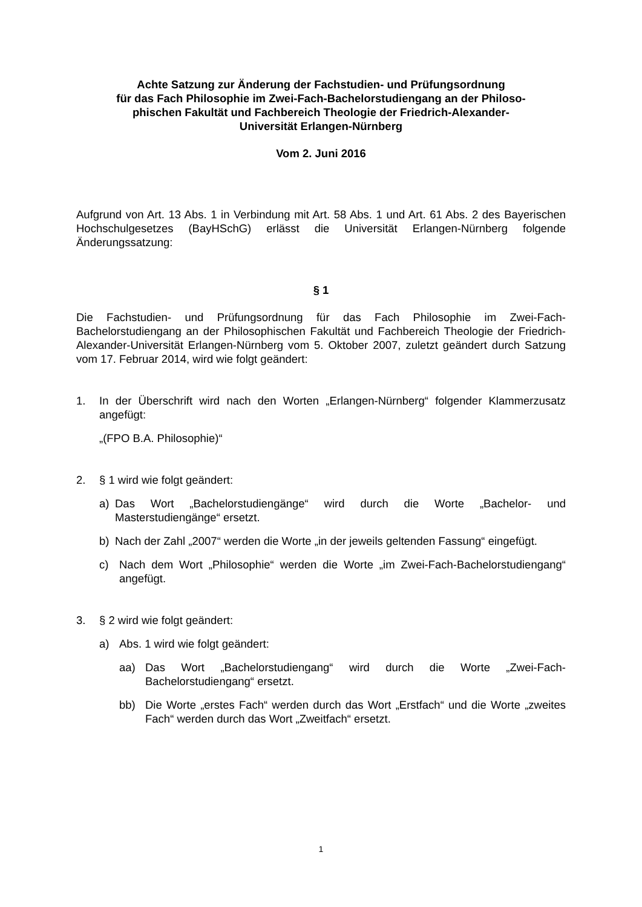Achte Satzung zur Änderung der Fachstudien- und Prüfungsordnung
für das Fach Philosophie im Zwei-Fach-Bachelorstudiengang an der Philoso-
phischen Fakultät und Fachbereich Theologie der Friedrich-Alexander-
Universität Erlangen-Nürnberg
Vom 2. Juni 2016
Aufgrund von Art. 13 Abs. 1 in Verbindung mit Art. 58 Abs. 1 und Art. 61 Abs. 2 des Bayerischen Hochschulgesetzes (BayHSchG) erlässt die Universität Erlangen-Nürnberg folgende Änderungssatzung:
§ 1
Die Fachstudien- und Prüfungsordnung für das Fach Philosophie im Zwei-Fach-Bachelorstudiengang an der Philosophischen Fakultät und Fachbereich Theologie der Friedrich-Alexander-Universität Erlangen-Nürnberg vom 5. Oktober 2007, zuletzt geändert durch Satzung vom 17. Februar 2014, wird wie folgt geändert:
1. In der Überschrift wird nach den Worten „Erlangen-Nürnberg“ folgender Klammerzusatz angefügt:
„(FPO B.A. Philosophie)“
2. § 1 wird wie folgt geändert:
a) Das Wort „Bachelorstudiengänge“ wird durch die Worte „Bachelor- und Masterstudiengänge“ ersetzt.
b) Nach der Zahl „2007“ werden die Worte „in der jeweils geltenden Fassung“ eingefügt.
c) Nach dem Wort „Philosophie“ werden die Worte „im Zwei-Fach-Bachelorstudiengang“ angefügt.
3. § 2 wird wie folgt geändert:
a) Abs. 1 wird wie folgt geändert:
aa) Das Wort „Bachelorstudiengang“ wird durch die Worte „Zwei-Fach-Bachelorstudiengang“ ersetzt.
bb) Die Worte „erstes Fach“ werden durch das Wort „Erstfach“ und die Worte „zweites Fach“ werden durch das Wort „Zweitfach“ ersetzt.
1